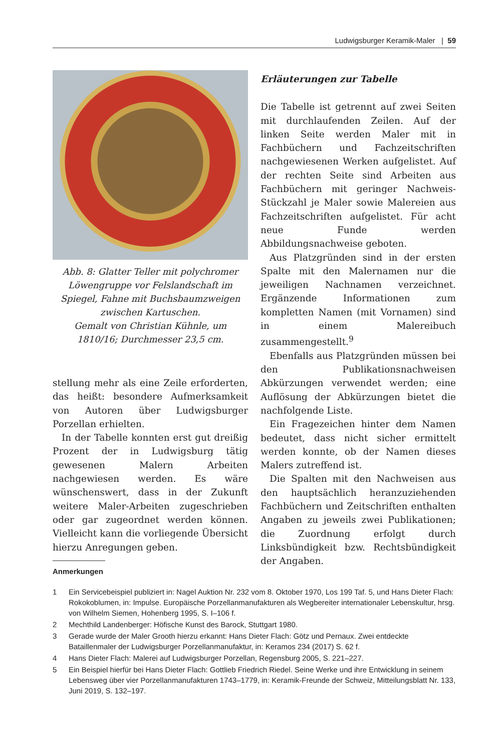Ludwigsburger Keramik-Maler | 59
Abb. 8: Glatter Teller mit polychromer Löwengruppe vor Felslandschaft im Spiegel, Fahne mit Buchsbaumzweigen zwischen Kartuschen.
Gemalt von Christian Kühnle, um 1810/16; Durchmesser 23,5 cm.
stellung mehr als eine Zeile erforderten, das heißt: besondere Aufmerksamkeit von Autoren über Ludwigsburger Porzellan erhielten.
In der Tabelle konnten erst gut dreißig Prozent der in Ludwigsburg tätig gewesenen Malern Arbeiten nachgewiesen werden. Es wäre wünschenswert, dass in der Zukunft weitere Maler-Arbeiten zugeschrieben oder gar zugeordnet werden können. Vielleicht kann die vorliegende Übersicht hierzu Anregungen geben.
Erläuterungen zur Tabelle
Die Tabelle ist getrennt auf zwei Seiten mit durchlaufenden Zeilen. Auf der linken Seite werden Maler mit in Fachbüchern und Fachzeitschriften nachgewiesenen Werken aufgelistet. Auf der rechten Seite sind Arbeiten aus Fachbüchern mit geringer Nachweis-Stückzahl je Maler sowie Malereien aus Fachzeitschriften aufgelistet. Für acht neue Funde werden Abbildungsnachweise geboten.
Aus Platzgründen sind in der ersten Spalte mit den Malernamen nur die jeweiligen Nachnamen verzeichnet. Ergänzende Informationen zum kompletten Namen (mit Vornamen) sind in einem Malereibuch zusammengestellt.<sup>9</sup>
Ebenfalls aus Platzgründen müssen bei den Publikationsnachweisen Abkürzungen verwendet werden; eine Auflösung der Abkürzungen bietet die nachfolgende Liste.
Ein Fragezeichen hinter dem Namen bedeutet, dass nicht sicher ermittelt werden konnte, ob der Namen dieses Malers zutreffend ist.
Die Spalten mit den Nachweisen aus den hauptsächlich heranzuziehenden Fachbüchern und Zeitschriften enthalten Angaben zu jeweils zwei Publikationen; die Zuordnung erfolgt durch Linksbündigkeit bzw. Rechtsbündigkeit der Angaben.
Anmerkungen
1 Ein Servicebeispiel publiziert in: Nagel Auktion Nr. 232 vom 8. Oktober 1970, Los 199 Taf. 5, und Hans Dieter Flach: Rokokoblumen, in: Impulse. Europäische Porzellanmanufakturen als Wegbereiter internationaler Lebenskultur, hrsg. von Wilhelm Siemen, Hohenberg 1995, S. I–106 f.
2 Mechthild Landenberger: Höfische Kunst des Barock, Stuttgart 1980.
3 Gerade wurde der Maler Grooth hierzu erkannt: Hans Dieter Flach: Götz und Pernaux. Zwei entdeckte Bataillenmaler der Ludwigsburger Porzellanmanufaktur, in: Keramos 234 (2017) S. 62 f.
4 Hans Dieter Flach: Malerei auf Ludwigsburger Porzellan, Regensburg 2005, S. 221–227.
5 Ein Beispiel hierfür bei Hans Dieter Flach: Gottlieb Friedrich Riedel. Seine Werke und ihre Entwicklung in seinem Lebensweg über vier Porzellanmanufakturen 1743–1779, in: Keramik-Freunde der Schweiz, Mitteilungsblatt Nr. 133, Juni 2019, S. 132–197.